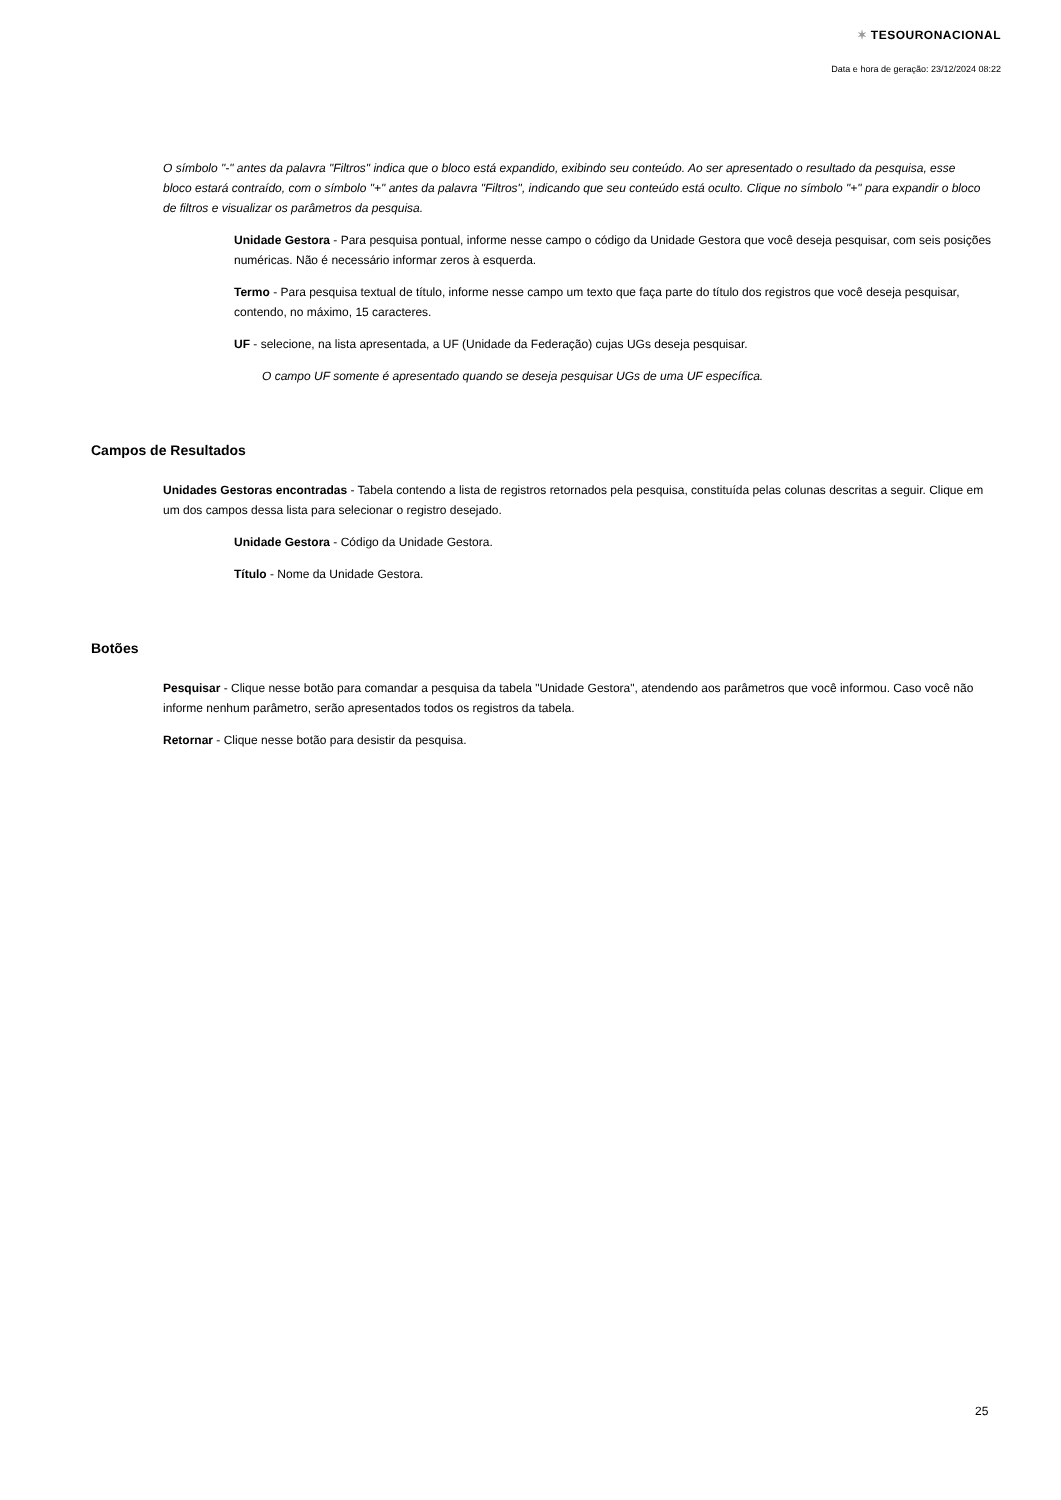✶ TESOURONACIONAL
Data e hora de geração: 23/12/2024 08:22
O símbolo "-" antes da palavra "Filtros" indica que o bloco está expandido, exibindo seu conteúdo. Ao ser apresentado o resultado da pesquisa, esse bloco estará contraído, com o símbolo "+" antes da palavra "Filtros", indicando que seu conteúdo está oculto. Clique no símbolo "+" para expandir o bloco de filtros e visualizar os parâmetros da pesquisa.
Unidade Gestora - Para pesquisa pontual, informe nesse campo o código da Unidade Gestora que você deseja pesquisar, com seis posições numéricas. Não é necessário informar zeros à esquerda.
Termo - Para pesquisa textual de título, informe nesse campo um texto que faça parte do título dos registros que você deseja pesquisar, contendo, no máximo, 15 caracteres.
UF - selecione, na lista apresentada, a UF (Unidade da Federação) cujas UGs deseja pesquisar.
O campo UF somente é apresentado quando se deseja pesquisar UGs de uma UF específica.
Campos de Resultados
Unidades Gestoras encontradas - Tabela contendo a lista de registros retornados pela pesquisa, constituída pelas colunas descritas a seguir. Clique em um dos campos dessa lista para selecionar o registro desejado.
Unidade Gestora - Código da Unidade Gestora.
Título - Nome da Unidade Gestora.
Botões
Pesquisar - Clique nesse botão para comandar a pesquisa da tabela "Unidade Gestora", atendendo aos parâmetros que você informou. Caso você não informe nenhum parâmetro, serão apresentados todos os registros da tabela.
Retornar - Clique nesse botão para desistir da pesquisa.
25